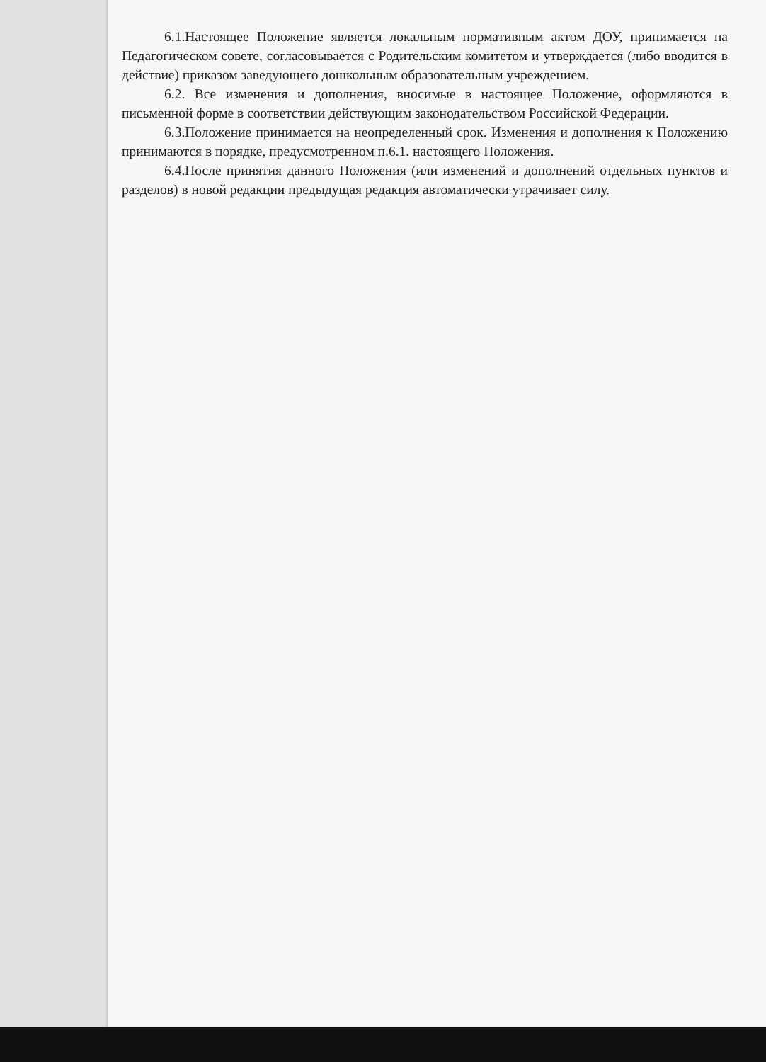6.1.Настоящее Положение является локальным нормативным актом ДОУ, принимается на Педагогическом совете, согласовывается с Родительским комитетом и утверждается (либо вводится в действие) приказом заведующего дошкольным образовательным учреждением.
6.2. Все изменения и дополнения, вносимые в настоящее Положение, оформляются в письменной форме в соответствии действующим законодательством Российской Федерации.
6.3.Положение принимается на неопределенный срок. Изменения и дополнения к Положению принимаются в порядке, предусмотренном п.6.1. настоящего Положения.
6.4.После принятия данного Положения (или изменений и дополнений отдельных пунктов и разделов) в новой редакции предыдущая редакция автоматически утрачивает силу.